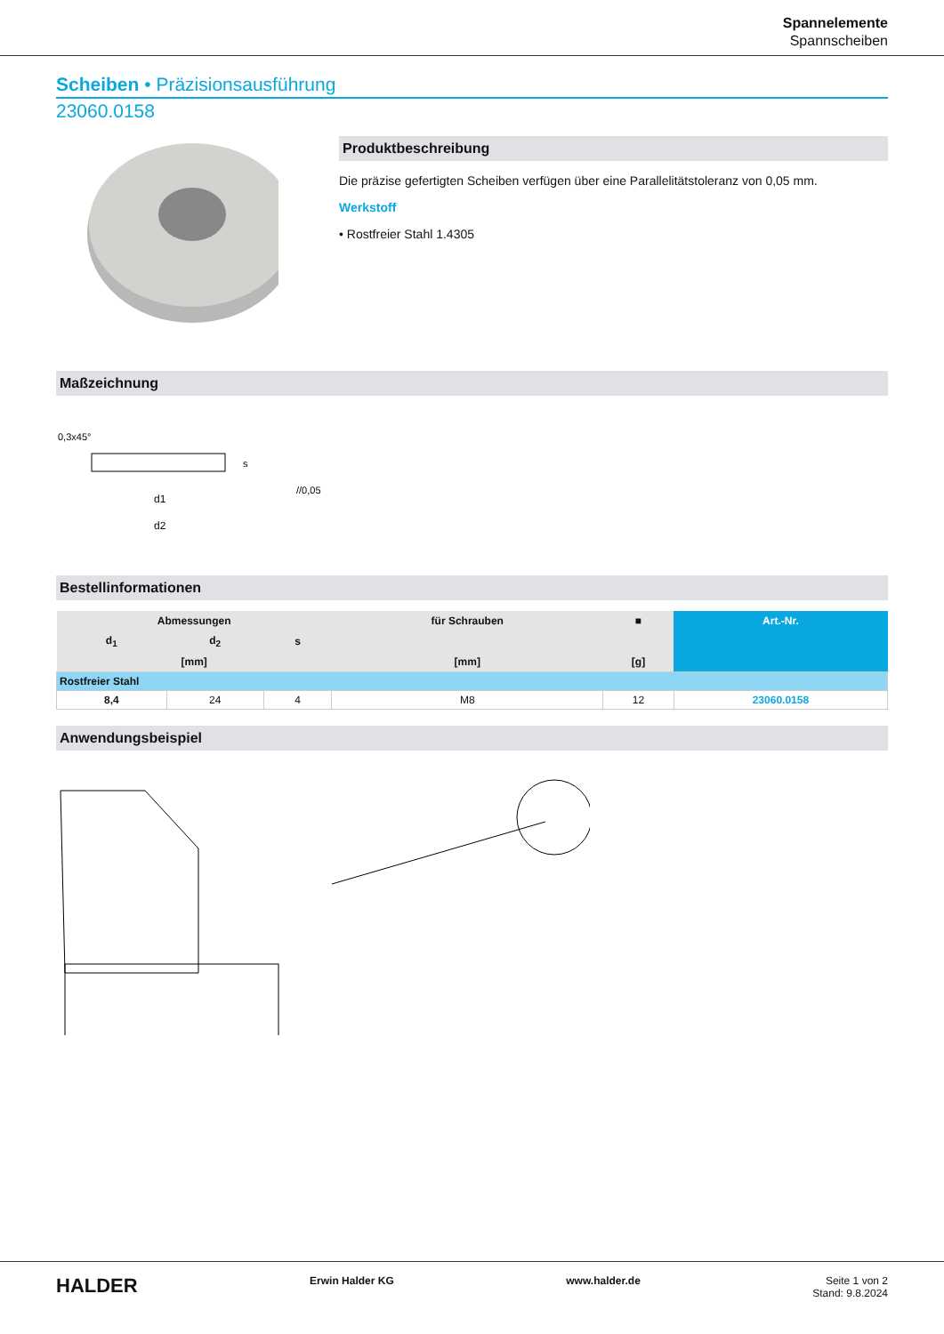Spannelemente
Spannscheiben
Scheiben • Präzisionsausführung
23060.0158
Produktbeschreibung
Die präzise gefertigten Scheiben verfügen über eine Parallelitätstoleranz von 0,05 mm.
Werkstoff
• Rostfreier Stahl 1.4305
Maßzeichnung
0,3x45°
d1
d2
s
//0,05
Bestellinformationen
| Abmessungen | | | für Schrauben | ■ | Art.-Nr. |
| --- | --- | --- | --- | --- | --- |
| d<sub>1</sub> | d<sub>2</sub> | s | | | |
| [mm] | | | [mm] | [g] | |
| Rostfreier Stahl | | | | | |
| 8,4 | 24 | 4 | M8 | 12 | 23060.0158 |
Anwendungsbeispiel
HALDER Erwin Halder KG www.halder.de Seite 1 von 2
Stand: 9.8.2024